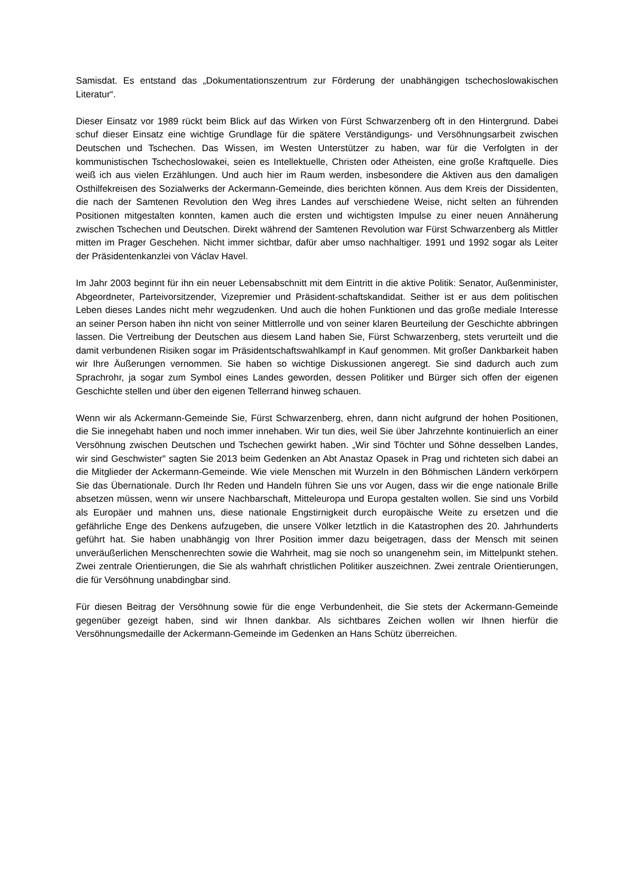Samisdat. Es entstand das „Dokumentationszentrum zur Förderung der unabhängigen tschechoslowakischen Literatur“.
Dieser Einsatz vor 1989 rückt beim Blick auf das Wirken von Fürst Schwarzenberg oft in den Hintergrund. Dabei schuf dieser Einsatz eine wichtige Grundlage für die spätere Verständigungs- und Versöhnungsarbeit zwischen Deutschen und Tschechen. Das Wissen, im Westen Unterstützer zu haben, war für die Verfolgten in der kommunistischen Tschechoslowakei, seien es Intellektuelle, Christen oder Atheisten, eine große Kraftquelle. Dies weiß ich aus vielen Erzählungen. Und auch hier im Raum werden, insbesondere die Aktiven aus den damaligen Osthilfekreisen des Sozialwerks der Ackermann-Gemeinde, dies berichten können. Aus dem Kreis der Dissidenten, die nach der Samtenen Revolution den Weg ihres Landes auf verschiedene Weise, nicht selten an führenden Positionen mitgestalten konnten, kamen auch die ersten und wichtigsten Impulse zu einer neuen Annäherung zwischen Tschechen und Deutschen. Direkt während der Samtenen Revolution war Fürst Schwarzenberg als Mittler mitten im Prager Geschehen. Nicht immer sichtbar, dafür aber umso nachhaltiger. 1991 und 1992 sogar als Leiter der Präsidentenkanzlei von Václav Havel.
Im Jahr 2003 beginnt für ihn ein neuer Lebensabschnitt mit dem Eintritt in die aktive Politik: Senator, Außenminister, Abgeordneter, Parteivorsitzender, Vizepremier und Präsident-schaftskandidat. Seither ist er aus dem politischen Leben dieses Landes nicht mehr wegzudenken. Und auch die hohen Funktionen und das große mediale Interesse an seiner Person haben ihn nicht von seiner Mittlerrolle und von seiner klaren Beurteilung der Geschichte abbringen lassen. Die Vertreibung der Deutschen aus diesem Land haben Sie, Fürst Schwarzenberg, stets verurteilt und die damit verbundenen Risiken sogar im Präsidentschaftswahlkampf in Kauf genommen. Mit großer Dankbarkeit haben wir Ihre Äußerungen vernommen. Sie haben so wichtige Diskussionen angeregt. Sie sind dadurch auch zum Sprachrohr, ja sogar zum Symbol eines Landes geworden, dessen Politiker und Bürger sich offen der eigenen Geschichte stellen und über den eigenen Tellerrand hinweg schauen.
Wenn wir als Ackermann-Gemeinde Sie, Fürst Schwarzenberg, ehren, dann nicht aufgrund der hohen Positionen, die Sie innegehabt haben und noch immer innehaben. Wir tun dies, weil Sie über Jahrzehnte kontinuierlich an einer Versöhnung zwischen Deutschen und Tschechen gewirkt haben. „Wir sind Töchter und Söhne desselben Landes, wir sind Geschwister" sagten Sie 2013 beim Gedenken an Abt Anastaz Opasek in Prag und richteten sich dabei an die Mitglieder der Ackermann-Gemeinde. Wie viele Menschen mit Wurzeln in den Böhmischen Ländern verkörpern Sie das Übernationale. Durch Ihr Reden und Handeln führen Sie uns vor Augen, dass wir die enge nationale Brille absetzen müssen, wenn wir unsere Nachbarschaft, Mitteleuropa und Europa gestalten wollen. Sie sind uns Vorbild als Europäer und mahnen uns, diese nationale Engstirnigkeit durch europäische Weite zu ersetzen und die gefährliche Enge des Denkens aufzugeben, die unsere Völker letztlich in die Katastrophen des 20. Jahrhunderts geführt hat. Sie haben unabhängig von Ihrer Position immer dazu beigetragen, dass der Mensch mit seinen unveräußerlichen Menschenrechten sowie die Wahrheit, mag sie noch so unangenehm sein, im Mittelpunkt stehen. Zwei zentrale Orientierungen, die Sie als wahrhaft christlichen Politiker auszeichnen. Zwei zentrale Orientierungen, die für Versöhnung unabdingbar sind.
Für diesen Beitrag der Versöhnung sowie für die enge Verbundenheit, die Sie stets der Ackermann-Gemeinde gegenüber gezeigt haben, sind wir Ihnen dankbar. Als sichtbares Zeichen wollen wir Ihnen hierfür die Versöhnungsmedaille der Ackermann-Gemeinde im Gedenken an Hans Schütz überreichen.